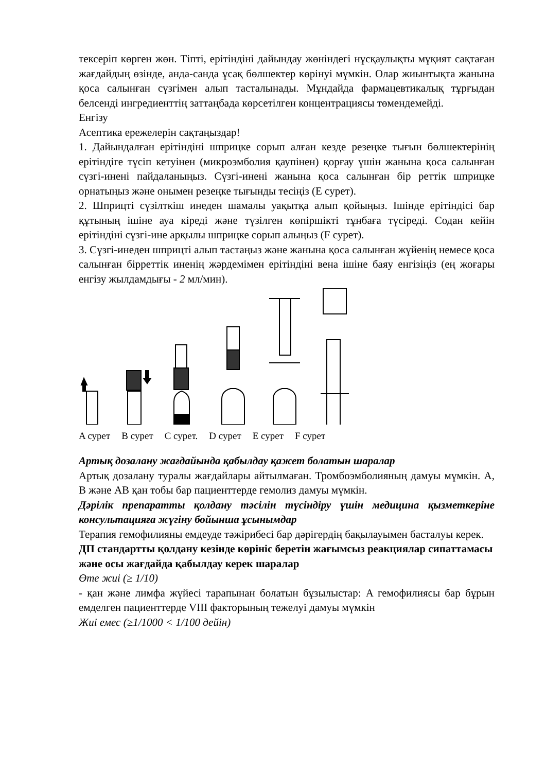тексеріп көрген жөн. Тіпті, ерітіндіні дайындау жөніндегі нұсқаулықты мұқият сақтаған жағдайдың өзінде, анда-санда ұсақ бөлшектер көрінуі мүмкін. Олар жиынтықта жанына қоса салынған сүзгімен алып тасталынады. Мұндайда фармацевтикалық тұрғыдан белсенді ингредиенттің заттаңбада көрсетілген концентрациясы төмендемейді.
Енгізу
Асептика ережелерін сақтаңыздар!
1. Дайындалған ерітіндіні шприцке сорып алған кезде резеңке тығын бөлшектерінің ерітіндіге түсіп кетуінен (микроэмболия қаупінен) қорғау үшін жанына қоса салынған сүзгі-инені пайдаланыңыз. Сүзгі-инені жанына қоса салынған бір реттік шприцке орнатыңыз және онымен резеңке тығынды тесіңіз (E сурет).
2. Шприцті сүзілткіш инеден шамалы уақытқа алып қойыңыз. Ішінде ерітіндісі бар құтының ішіне ауа кіреді және түзілген көпіршікті тұнбаға түсіреді. Содан кейін ерітіндіні сүзгі-ине арқылы шприцке сорып алыңыз (F сурет).
3. Сүзгі-инеден шприцті алып тастаңыз және жанына қоса салынған жүйенің немесе қоса салынған бірреттік иненің жәрдемімен ерітіндіні вена ішіне баяу енгізіңіз (ең жоғары енгізу жылдамдығы - 2 мл/мин).
A сурет B сурет C сурет. D сурет E сурет F сурет
Артық дозалану жағдайында қабылдау қажет болатын шаралар
Артық дозалану туралы жағдайлары айтылмаған. Тромбоэмболияның дамуы мүмкін. А, В және АВ қан тобы бар пациенттерде гемолиз дамуы мүмкін.
Дәрілік препаратты қолдану тәсілін түсіндіру үшін медицина қызметкеріне консультацияға жүгіну бойынша ұсынымдар
Терапия гемофилияны емдеуде тәжірибесі бар дәрігердің бақылауымен басталуы керек.
ДП стандартты қолдану кезінде көрініс беретін жағымсыз реакциялар сипаттамасы және осы жағдайда қабылдау керек шаралар
Өте жиі (≥ 1/10)
- қан және лимфа жүйесі тарапынан болатын бұзылыстар: A гемофилиясы бар бұрын емделген пациенттерде VIII факторының тежелуі дамуы мүмкін
Жиі емес (≥1/1000 < 1/100 дейін)